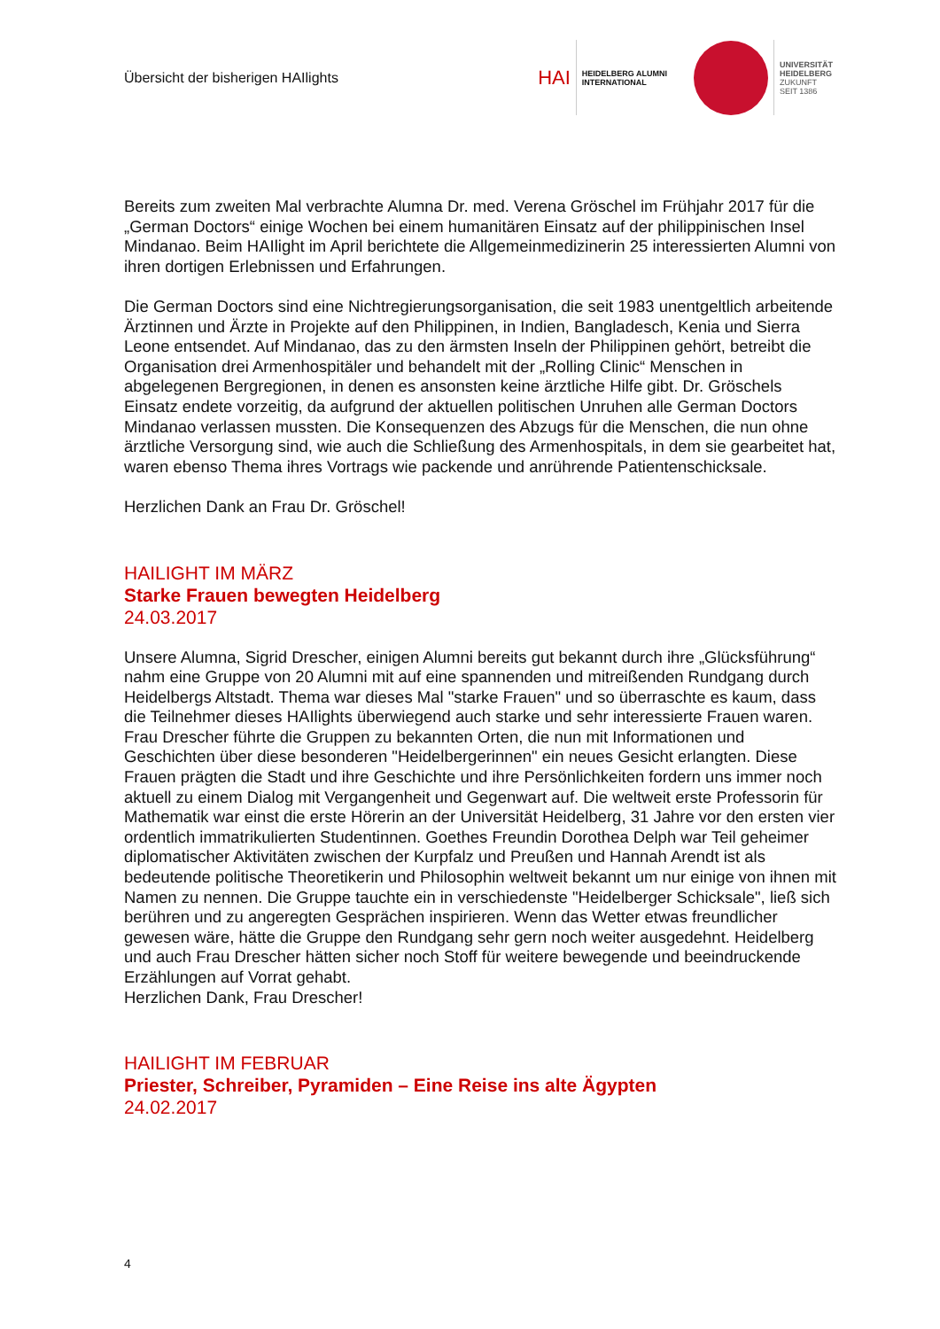Übersicht der bisherigen HAIlights
HAI
HEIDELBERG ALUMNI
INTERNATIONAL
UNIVERSITÄT
HEIDELBERG
ZUKUNFT
SEIT 1386
Bereits zum zweiten Mal verbrachte Alumna Dr. med. Verena Gröschel im Frühjahr 2017 für die „German Doctors“ einige Wochen bei einem humanitären Einsatz auf der philippinischen Insel Mindanao. Beim HAIlight im April berichtete die Allgemeinmedizinerin 25 interessierten Alumni von ihren dortigen Erlebnissen und Erfahrungen.
Die German Doctors sind eine Nichtregierungsorganisation, die seit 1983 unentgeltlich arbeitende Ärztinnen und Ärzte in Projekte auf den Philippinen, in Indien, Bangladesch, Kenia und Sierra Leone entsendet. Auf Mindanao, das zu den ärmsten Inseln der Philippinen gehört, betreibt die Organisation drei Armenhospitäler und behandelt mit der „Rolling Clinic“ Menschen in abgelegenen Bergregionen, in denen es ansonsten keine ärztliche Hilfe gibt. Dr. Gröschels Einsatz endete vorzeitig, da aufgrund der aktuellen politischen Unruhen alle German Doctors Mindanao verlassen mussten. Die Konsequenzen des Abzugs für die Menschen, die nun ohne ärztliche Versorgung sind, wie auch die Schließung des Armenhospitals, in dem sie gearbeitet hat, waren ebenso Thema ihres Vortrags wie packende und anrührende Patientenschicksale.
Herzlichen Dank an Frau Dr. Gröschel!
HAILIGHT IM MÄRZ
Starke Frauen bewegten Heidelberg
24.03.2017
Unsere Alumna, Sigrid Drescher, einigen Alumni bereits gut bekannt durch ihre „Glücksführung“ nahm eine Gruppe von 20 Alumni mit auf eine spannenden und mitreißenden Rundgang durch Heidelbergs Altstadt. Thema war dieses Mal "starke Frauen" und so überraschte es kaum, dass die Teilnehmer dieses HAIlights überwiegend auch starke und sehr interessierte Frauen waren.
Frau Drescher führte die Gruppen zu bekannten Orten, die nun mit Informationen und Geschichten über diese besonderen "Heidelbergerinnen" ein neues Gesicht erlangten. Diese Frauen prägten die Stadt und ihre Geschichte und ihre Persönlichkeiten fordern uns immer noch aktuell zu einem Dialog mit Vergangenheit und Gegenwart auf. Die weltweit erste Professorin für Mathematik war einst die erste Hörerin an der Universität Heidelberg, 31 Jahre vor den ersten vier ordentlich immatrikulierten Studentinnen. Goethes Freundin Dorothea Delph war Teil geheimer diplomatischer Aktivitäten zwischen der Kurpfalz und Preußen und Hannah Arendt ist als bedeutende politische Theoretikerin und Philosophin weltweit bekannt um nur einige von ihnen mit Namen zu nennen. Die Gruppe tauchte ein in verschiedenste "Heidelberger Schicksale", ließ sich berühren und zu angeregten Gesprächen inspirieren. Wenn das Wetter etwas freundlicher gewesen wäre, hätte die Gruppe den Rundgang sehr gern noch weiter ausgedehnt. Heidelberg und auch Frau Drescher hätten sicher noch Stoff für weitere bewegende und beeindruckende Erzählungen auf Vorrat gehabt.
Herzlichen Dank, Frau Drescher!
HAILIGHT IM FEBRUAR
Priester, Schreiber, Pyramiden – Eine Reise ins alte Ägypten
24.02.2017
4